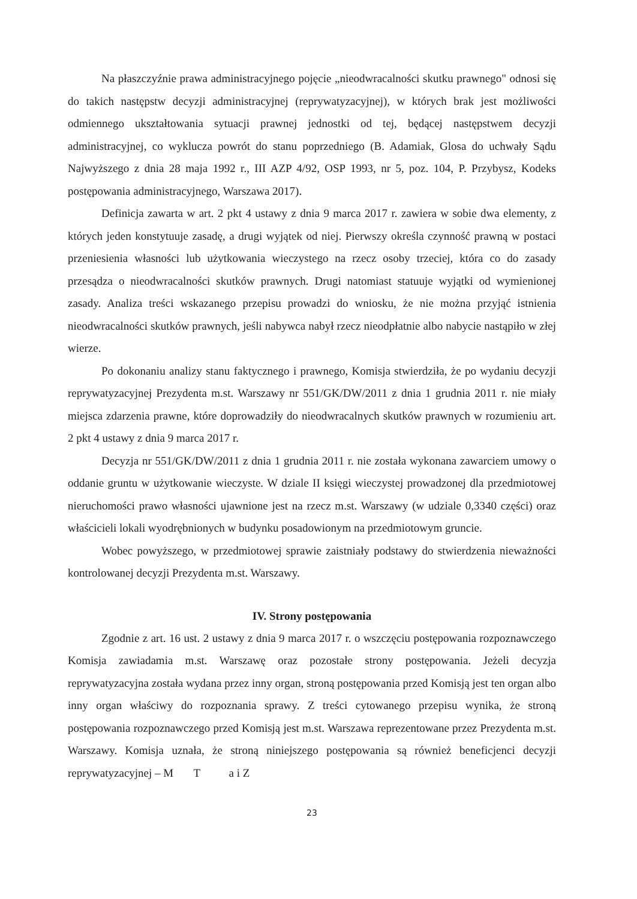Na płaszczyźnie prawa administracyjnego pojęcie „nieodwracalności skutku prawnego" odnosi się do takich następstw decyzji administracyjnej (reprywatyzacyjnej), w których brak jest możliwości odmiennego ukształtowania sytuacji prawnej jednostki od tej, będącej następstwem decyzji administracyjnej, co wyklucza powrót do stanu poprzedniego (B. Adamiak, Glosa do uchwały Sądu Najwyższego z dnia 28 maja 1992 r., III AZP 4/92, OSP 1993, nr 5, poz. 104, P. Przybysz, Kodeks postępowania administracyjnego, Warszawa 2017).
Definicja zawarta w art. 2 pkt 4 ustawy z dnia 9 marca 2017 r. zawiera w sobie dwa elementy, z których jeden konstytuuje zasadę, a drugi wyjątek od niej. Pierwszy określa czynność prawną w postaci przeniesienia własności lub użytkowania wieczystego na rzecz osoby trzeciej, która co do zasady przesądza o nieodwracalności skutków prawnych. Drugi natomiast statuuje wyjątki od wymienionej zasady. Analiza treści wskazanego przepisu prowadzi do wniosku, że nie można przyjąć istnienia nieodwracalności skutków prawnych, jeśli nabywca nabył rzecz nieodpłatnie albo nabycie nastąpiło w złej wierze.
Po dokonaniu analizy stanu faktycznego i prawnego, Komisja stwierdziła, że po wydaniu decyzji reprywatyzacyjnej Prezydenta m.st. Warszawy nr 551/GK/DW/2011 z dnia 1 grudnia 2011 r. nie miały miejsca zdarzenia prawne, które doprowadziły do nieodwracalnych skutków prawnych w rozumieniu art. 2 pkt 4 ustawy z dnia 9 marca 2017 r.
Decyzja nr 551/GK/DW/2011 z dnia 1 grudnia 2011 r. nie została wykonana zawarciem umowy o oddanie gruntu w użytkowanie wieczyste. W dziale II księgi wieczystej prowadzonej dla przedmiotowej nieruchomości prawo własności ujawnione jest na rzecz m.st. Warszawy (w udziale 0,3340 części) oraz właścicieli lokali wyodrębnionych w budynku posadowionym na przedmiotowym gruncie.
Wobec powyższego, w przedmiotowej sprawie zaistniały podstawy do stwierdzenia nieważności kontrolowanej decyzji Prezydenta m.st. Warszawy.
IV. Strony postępowania
Zgodnie z art. 16 ust. 2 ustawy z dnia 9 marca 2017 r. o wszczęciu postępowania rozpoznawczego Komisja zawiadamia m.st. Warszawę oraz pozostałe strony postępowania. Jeżeli decyzja reprywatyzacyjna została wydana przez inny organ, stroną postępowania przed Komisją jest ten organ albo inny organ właściwy do rozpoznania sprawy. Z treści cytowanego przepisu wynika, że stroną postępowania rozpoznawczego przed Komisją jest m.st. Warszawa reprezentowane przez Prezydenta m.st. Warszawy. Komisja uznała, że stroną niniejszego postępowania są również beneficjenci decyzji reprywatyzacyjnej – M T a i Z
23